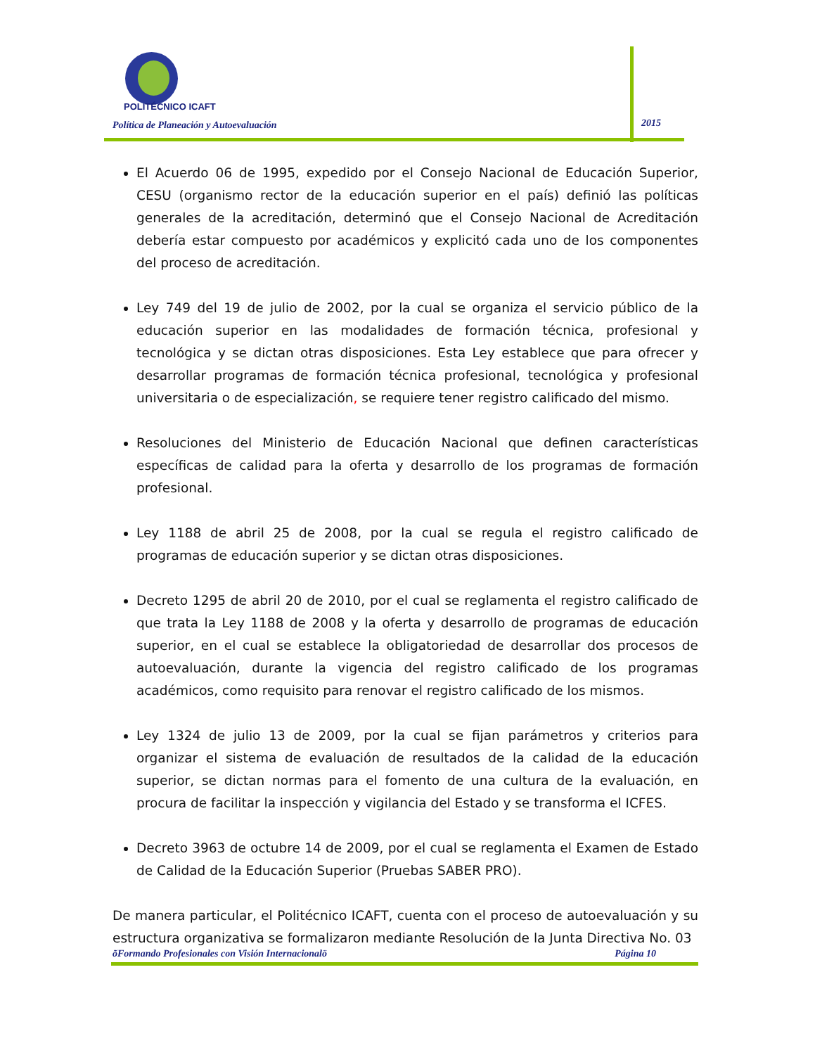POLITÉCNICO ICAFT
Política de Planeación y Autoevaluación
2015
El Acuerdo 06 de 1995, expedido por el Consejo Nacional de Educación Superior, CESU (organismo rector de la educación superior en el país) definió las políticas generales de la acreditación, determinó que el Consejo Nacional de Acreditación debería estar compuesto por académicos y explicitó cada uno de los componentes del proceso de acreditación.
Ley 749 del 19 de julio de 2002, por la cual se organiza el servicio público de la educación superior en las modalidades de formación técnica, profesional y tecnológica y se dictan otras disposiciones. Esta Ley establece que para ofrecer y desarrollar programas de formación técnica profesional, tecnológica y profesional universitaria o de especialización, se requiere tener registro calificado del mismo.
Resoluciones del Ministerio de Educación Nacional que definen características específicas de calidad para la oferta y desarrollo de los programas de formación profesional.
Ley 1188 de abril 25 de 2008, por la cual se regula el registro calificado de programas de educación superior y se dictan otras disposiciones.
Decreto 1295 de abril 20 de 2010, por el cual se reglamenta el registro calificado de que trata la Ley 1188 de 2008 y la oferta y desarrollo de programas de educación superior, en el cual se establece la obligatoriedad de desarrollar dos procesos de autoevaluación, durante la vigencia del registro calificado de los programas académicos, como requisito para renovar el registro calificado de los mismos.
Ley 1324 de julio 13 de 2009, por la cual se fijan parámetros y criterios para organizar el sistema de evaluación de resultados de la calidad de la educación superior, se dictan normas para el fomento de una cultura de la evaluación, en procura de facilitar la inspección y vigilancia del Estado y se transforma el ICFES.
Decreto 3963 de octubre 14 de 2009, por el cual se reglamenta el Examen de Estado de Calidad de la Educación Superior (Pruebas SABER PRO).
De manera particular, el Politécnico ICAFT, cuenta con el proceso de autoevaluación y su estructura organizativa se formalizaron mediante Resolución de la Junta Directiva No. 03
õFormando Profesionales con Visión Internacionalö Página 10